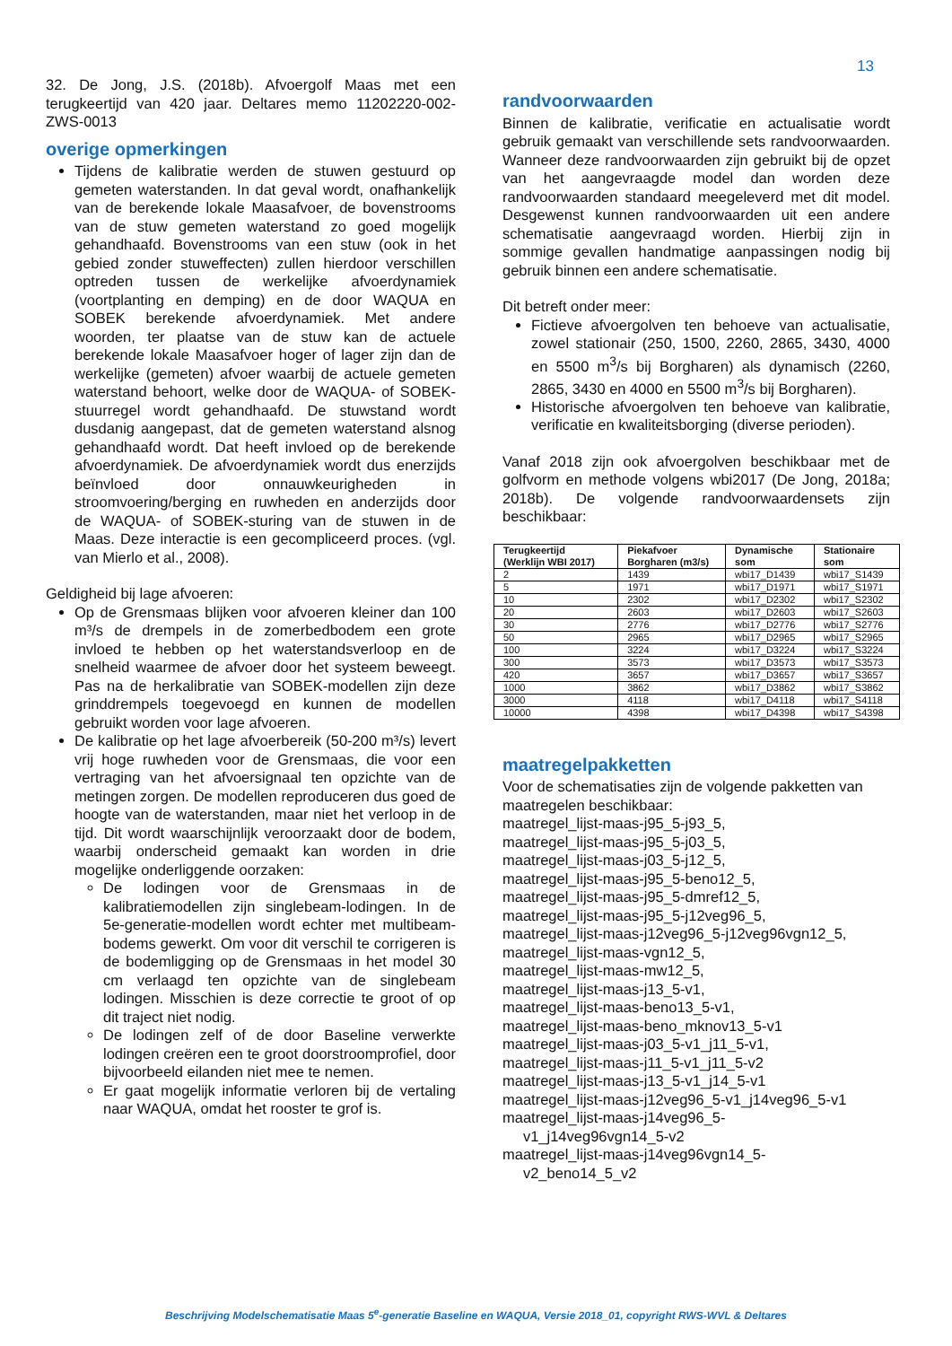13
32. De Jong, J.S. (2018b). Afvoergolf Maas met een terugkeertijd van 420 jaar. Deltares memo 11202220-002-ZWS-0013
overige opmerkingen
Tijdens de kalibratie werden de stuwen gestuurd op gemeten waterstanden. In dat geval wordt, onafhankelijk van de berekende lokale Maasafvoer, de bovenstrooms van de stuw gemeten waterstand zo goed mogelijk gehandhaafd. Bovenstrooms van een stuw (ook in het gebied zonder stuweffecten) zullen hierdoor verschillen optreden tussen de werkelijke afvoerdynamiek (voortplanting en demping) en de door WAQUA en SOBEK berekende afvoerdynamiek. Met andere woorden, ter plaatse van de stuw kan de actuele berekende lokale Maasafvoer hoger of lager zijn dan de werkelijke (gemeten) afvoer waarbij de actuele gemeten waterstand behoort, welke door de WAQUA- of SOBEK-stuurregel wordt gehandhaafd. De stuwstand wordt dusdanig aangepast, dat de gemeten waterstand alsnog gehandhaafd wordt. Dat heeft invloed op de berekende afvoerdynamiek. De afvoerdynamiek wordt dus enerzijds beïnvloed door onnauwkeurigheden in stroomvoering/berging en ruwheden en anderzijds door de WAQUA- of SOBEK-sturing van de stuwen in de Maas. Deze interactie is een gecompliceerd proces. (vgl. van Mierlo et al., 2008).
Geldigheid bij lage afvoeren:
Op de Grensmaas blijken voor afvoeren kleiner dan 100 m³/s de drempels in de zomerbedbodem een grote invloed te hebben op het waterstandsverloop en de snelheid waarmee de afvoer door het systeem beweegt. Pas na de herkalibratie van SOBEK-modellen zijn deze grinddrempels toegevoegd en kunnen de modellen gebruikt worden voor lage afvoeren.
De kalibratie op het lage afvoerbereik (50-200 m³/s) levert vrij hoge ruwheden voor de Grensmaas, die voor een vertraging van het afvoersignaal ten opzichte van de metingen zorgen. De modellen reproduceren dus goed de hoogte van de waterstanden, maar niet het verloop in de tijd. Dit wordt waarschijnlijk veroorzaakt door de bodem, waarbij onderscheid gemaakt kan worden in drie mogelijke onderliggende oorzaken:
De lodingen voor de Grensmaas in de kalibratiemodellen zijn singlebeam-lodingen. In de 5e-generatie-modellen wordt echter met multibeam-bodems gewerkt. Om voor dit verschil te corrigeren is de bodemligging op de Grensmaas in het model 30 cm verlaagd ten opzichte van de singlebeam lodingen. Misschien is deze correctie te groot of op dit traject niet nodig.
De lodingen zelf of de door Baseline verwerkte lodingen creëren een te groot doorstroomprofiel, door bijvoorbeeld eilanden niet mee te nemen.
Er gaat mogelijk informatie verloren bij de vertaling naar WAQUA, omdat het rooster te grof is.
randvoorwaarden
Binnen de kalibratie, verificatie en actualisatie wordt gebruik gemaakt van verschillende sets randvoorwaarden. Wanneer deze randvoorwaarden zijn gebruikt bij de opzet van het aangevraagde model dan worden deze randvoorwaarden standaard meegeleverd met dit model. Desgewenst kunnen randvoorwaarden uit een andere schematisatie aangevraagd worden. Hierbij zijn in sommige gevallen handmatige aanpassingen nodig bij gebruik binnen een andere schematisatie.
Dit betreft onder meer:
Fictieve afvoergolven ten behoeve van actualisatie, zowel stationair (250, 1500, 2260, 2865, 3430, 4000 en 5500 m<sup>3</sup>/s bij Borgharen) als dynamisch (2260, 2865, 3430 en 4000 en 5500 m<sup>3</sup>/s bij Borgharen).
Historische afvoergolven ten behoeve van kalibratie, verificatie en kwaliteitsborging (diverse perioden).
Vanaf 2018 zijn ook afvoergolven beschikbaar met de golfvorm en methode volgens wbi2017 (De Jong, 2018a; 2018b). De volgende randvoorwaardensets zijn beschikbaar:
| Terugkeertijd (Werklijn WBI 2017) | Piekafvoer Borgharen (m3/s) | Dynamische som | Stationaire som |
| --- | --- | --- | --- |
| 2 | 1439 | wbi17_D1439 | wbi17_S1439 |
| 5 | 1971 | wbi17_D1971 | wbi17_S1971 |
| 10 | 2302 | wbi17_D2302 | wbi17_S2302 |
| 20 | 2603 | wbi17_D2603 | wbi17_S2603 |
| 30 | 2776 | wbi17_D2776 | wbi17_S2776 |
| 50 | 2965 | wbi17_D2965 | wbi17_S2965 |
| 100 | 3224 | wbi17_D3224 | wbi17_S3224 |
| 300 | 3573 | wbi17_D3573 | wbi17_S3573 |
| 420 | 3657 | wbi17_D3657 | wbi17_S3657 |
| 1000 | 3862 | wbi17_D3862 | wbi17_S3862 |
| 3000 | 4118 | wbi17_D4118 | wbi17_S4118 |
| 10000 | 4398 | wbi17_D4398 | wbi17_S4398 |
maatregelpakketten
Voor de schematisaties zijn de volgende pakketten van maatregelen beschikbaar:
maatregel_lijst-maas-j95_5-j93_5,
maatregel_lijst-maas-j95_5-j03_5,
maatregel_lijst-maas-j03_5-j12_5,
maatregel_lijst-maas-j95_5-beno12_5,
maatregel_lijst-maas-j95_5-dmref12_5,
maatregel_lijst-maas-j95_5-j12veg96_5,
maatregel_lijst-maas-j12veg96_5-j12veg96vgn12_5,
maatregel_lijst-maas-vgn12_5,
maatregel_lijst-maas-mw12_5,
maatregel_lijst-maas-j13_5-v1,
maatregel_lijst-maas-beno13_5-v1,
maatregel_lijst-maas-beno_mknov13_5-v1
maatregel_lijst-maas-j03_5-v1_j11_5-v1,
maatregel_lijst-maas-j11_5-v1_j11_5-v2
maatregel_lijst-maas-j13_5-v1_j14_5-v1
maatregel_lijst-maas-j12veg96_5-v1_j14veg96_5-v1
maatregel_lijst-maas-j14veg96_5-
v1_j14veg96vgn14_5-v2
maatregel_lijst-maas-j14veg96vgn14_5-
v2_beno14_5_v2
Beschrijving Modelschematisatie Maas 5<sup>e</sup>-generatie Baseline en WAQUA, Versie 2018_01, copyright RWS-WVL & Deltares